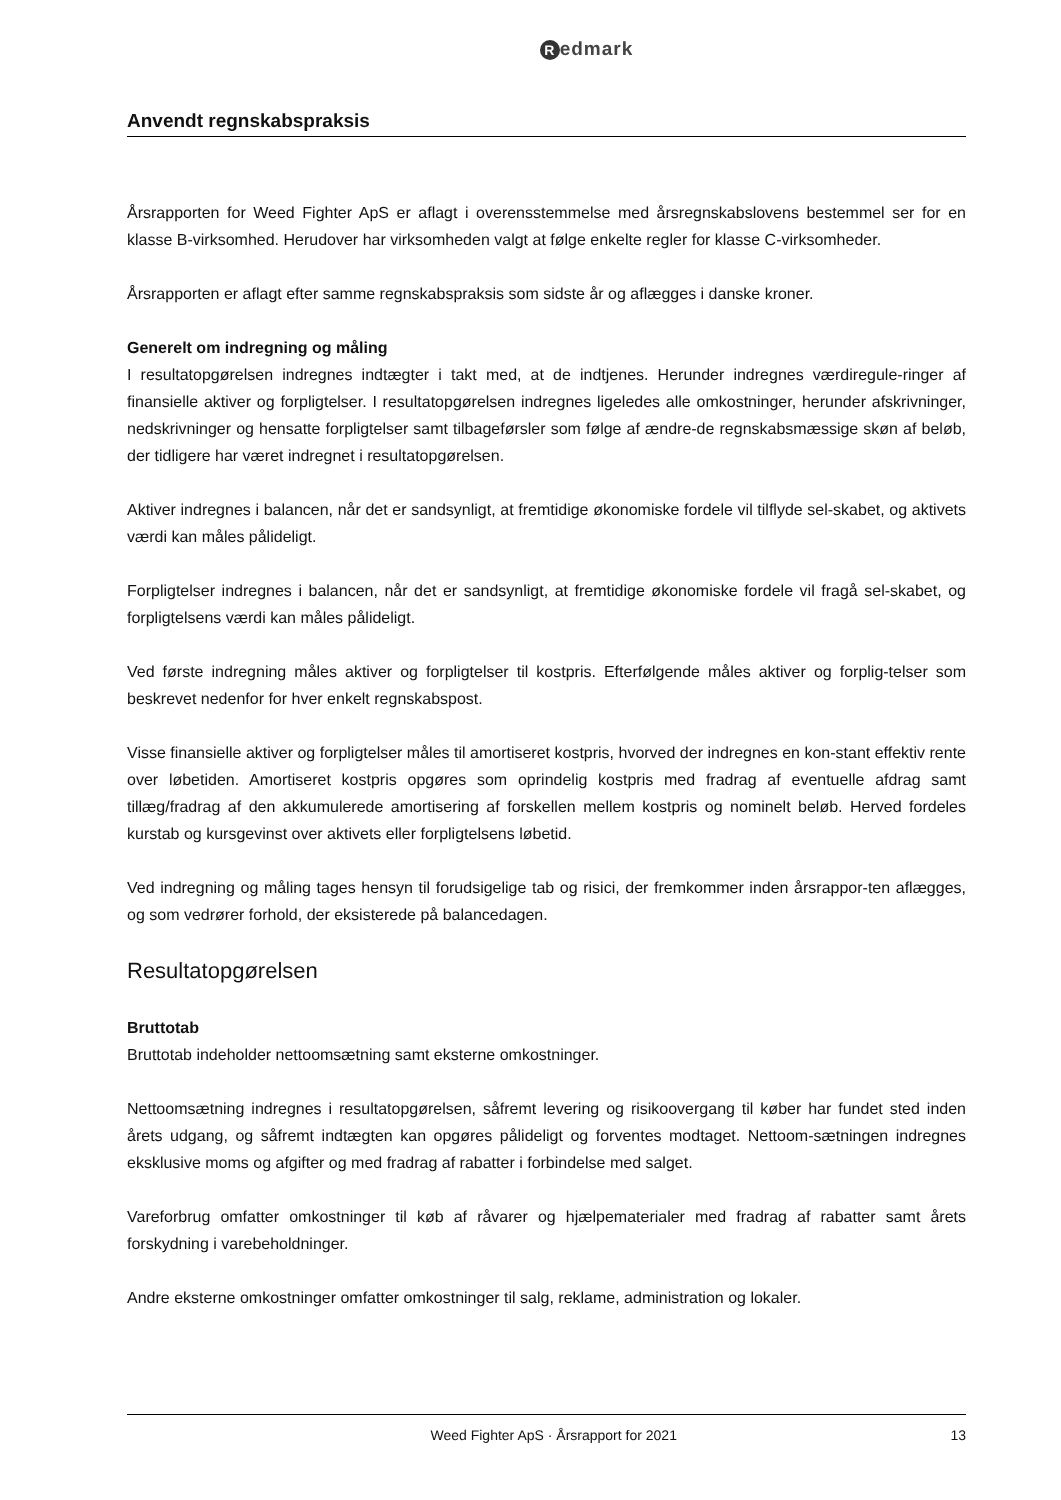Redmark
Anvendt regnskabspraksis
Årsrapporten for Weed Fighter ApS er aflagt i overensstemmelse med årsregnskabslovens bestemmel ser for en klasse B-virksomhed. Herudover har virksomheden valgt at følge enkelte regler for klasse C-virksomheder.
Årsrapporten er aflagt efter samme regnskabspraksis som sidste år og aflægges i danske kroner.
Generelt om indregning og måling
I resultatopgørelsen indregnes indtægter i takt med, at de indtjenes. Herunder indregnes værdiregule-ringer af finansielle aktiver og forpligtelser. I resultatopgørelsen indregnes ligeledes alle omkostninger, herunder afskrivninger, nedskrivninger og hensatte forpligtelser samt tilbageførsler som følge af ændre-de regnskabsmæssige skøn af beløb, der tidligere har været indregnet i resultatopgørelsen.
Aktiver indregnes i balancen, når det er sandsynligt, at fremtidige økonomiske fordele vil tilflyde sel-skabet, og aktivets værdi kan måles pålideligt.
Forpligtelser indregnes i balancen, når det er sandsynligt, at fremtidige økonomiske fordele vil fragå sel-skabet, og forpligtelsens værdi kan måles pålideligt.
Ved første indregning måles aktiver og forpligtelser til kostpris. Efterfølgende måles aktiver og forplig-telser som beskrevet nedenfor for hver enkelt regnskabspost.
Visse finansielle aktiver og forpligtelser måles til amortiseret kostpris, hvorved der indregnes en kon-stant effektiv rente over løbetiden. Amortiseret kostpris opgøres som oprindelig kostpris med fradrag af eventuelle afdrag samt tillæg/fradrag af den akkumulerede amortisering af forskellen mellem kostpris og nominelt beløb. Herved fordeles kurstab og kursgevinst over aktivets eller forpligtelsens løbetid.
Ved indregning og måling tages hensyn til forudsigelige tab og risici, der fremkommer inden årsrappor-ten aflægges, og som vedrører forhold, der eksisterede på balancedagen.
Resultatopgørelsen
Bruttotab
Bruttotab indeholder nettoomsætning samt eksterne omkostninger.
Nettoomsætning indregnes i resultatopgørelsen, såfremt levering og risikoovergang til køber har fundet sted inden årets udgang, og såfremt indtægten kan opgøres pålideligt og forventes modtaget. Nettoom-sætningen indregnes eksklusive moms og afgifter og med fradrag af rabatter i forbindelse med salget.
Vareforbrug omfatter omkostninger til køb af råvarer og hjælpematerialer med fradrag af rabatter samt årets forskydning i varebeholdninger.
Andre eksterne omkostninger omfatter omkostninger til salg, reklame, administration og lokaler.
Weed Fighter ApS · Årsrapport for 2021 13